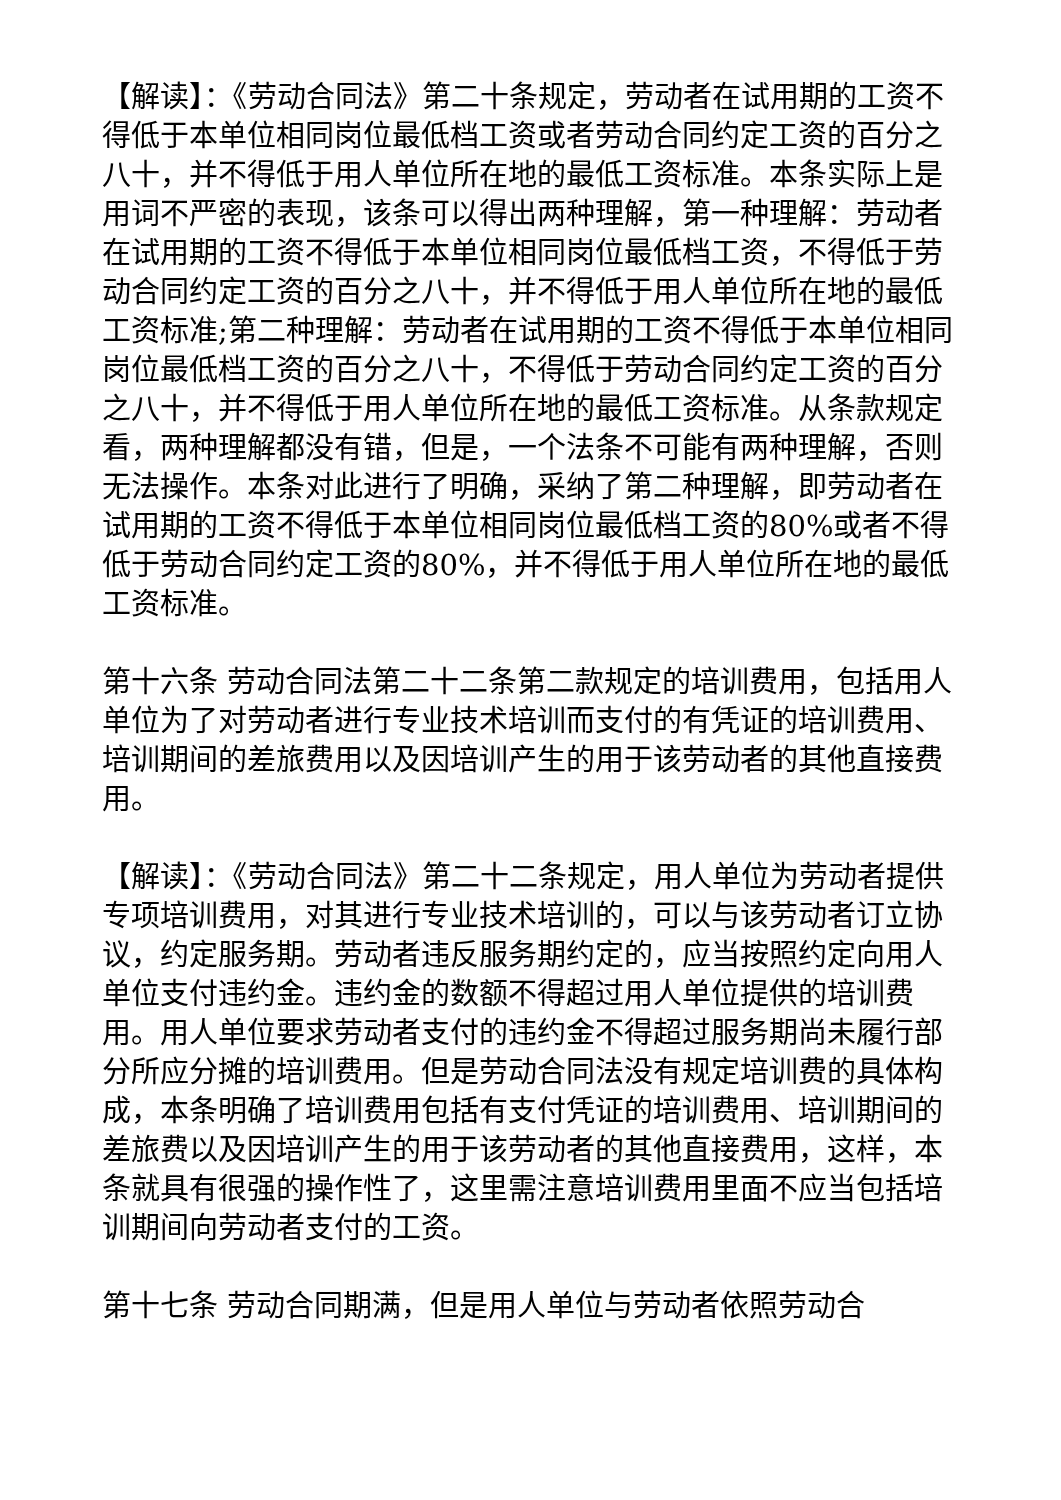【解读】：《劳动合同法》第二十条规定，劳动者在试用期的工资不得低于本单位相同岗位最低档工资或者劳动合同约定工资的百分之八十，并不得低于用人单位所在地的最低工资标准。本条实际上是用词不严密的表现，该条可以得出两种理解，第一种理解：劳动者在试用期的工资不得低于本单位相同岗位最低档工资，不得低于劳动合同约定工资的百分之八十，并不得低于用人单位所在地的最低工资标准;第二种理解：劳动者在试用期的工资不得低于本单位相同岗位最低档工资的百分之八十，不得低于劳动合同约定工资的百分之八十，并不得低于用人单位所在地的最低工资标准。从条款规定看，两种理解都没有错，但是，一个法条不可能有两种理解，否则无法操作。本条对此进行了明确，采纳了第二种理解，即劳动者在试用期的工资不得低于本单位相同岗位最低档工资的80%或者不得低于劳动合同约定工资的80%，并不得低于用人单位所在地的最低工资标准。
第十六条 劳动合同法第二十二条第二款规定的培训费用，包括用人单位为了对劳动者进行专业技术培训而支付的有凭证的培训费用、培训期间的差旅费用以及因培训产生的用于该劳动者的其他直接费用。
【解读】：《劳动合同法》第二十二条规定，用人单位为劳动者提供专项培训费用，对其进行专业技术培训的，可以与该劳动者订立协议，约定服务期。劳动者违反服务期约定的，应当按照约定向用人单位支付违约金。违约金的数额不得超过用人单位提供的培训费用。用人单位要求劳动者支付的违约金不得超过服务期尚未履行部分所应分摊的培训费用。但是劳动合同法没有规定培训费的具体构成，本条明确了培训费用包括有支付凭证的培训费用、培训期间的差旅费以及因培训产生的用于该劳动者的其他直接费用，这样，本条就具有很强的操作性了，这里需注意培训费用里面不应当包括培训期间向劳动者支付的工资。
第十七条 劳动合同期满，但是用人单位与劳动者依照劳动合